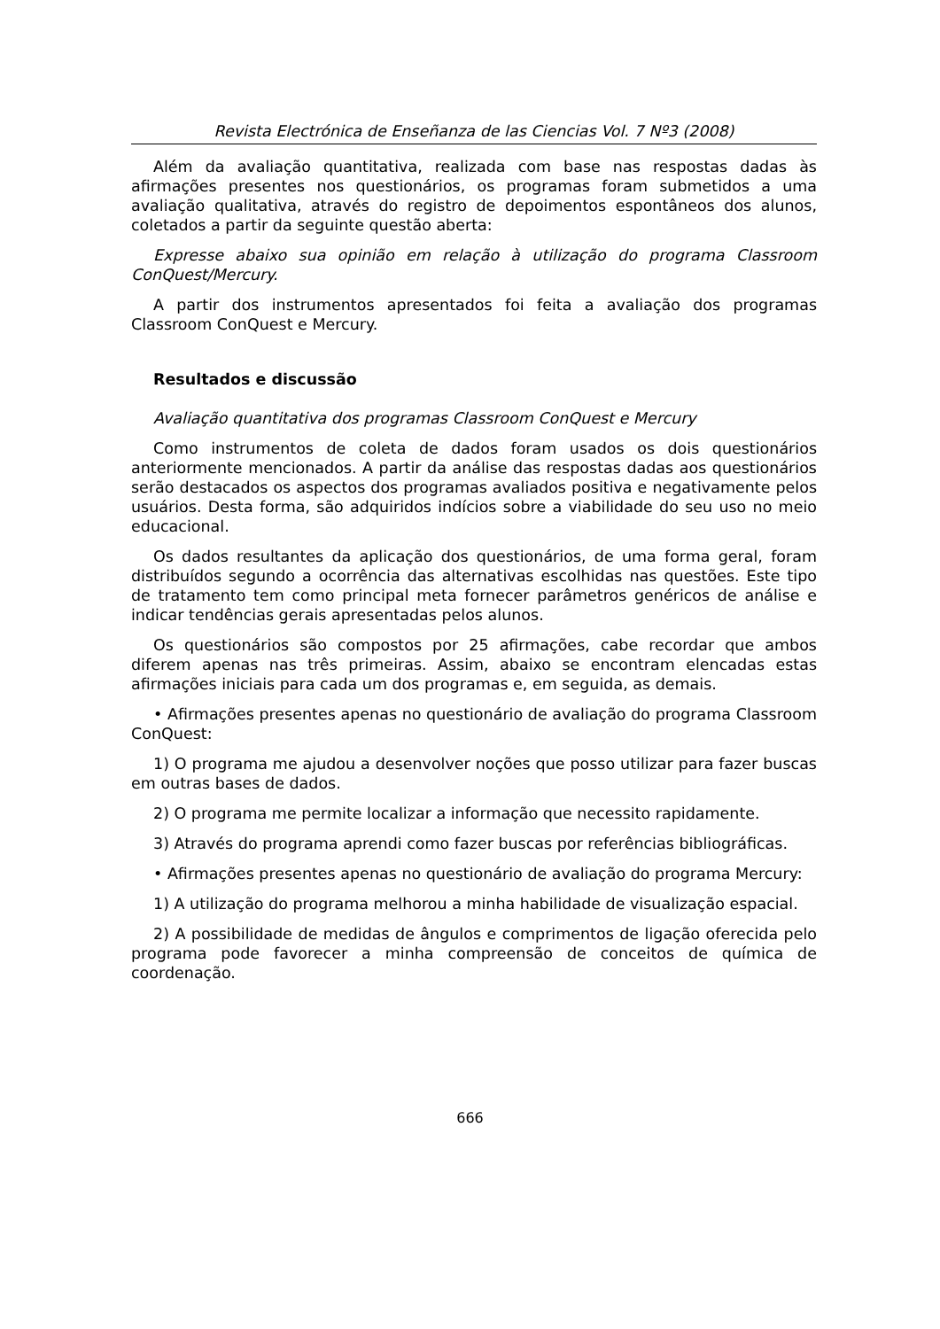Revista Electrónica de Enseñanza de las Ciencias Vol. 7 Nº3 (2008)
Além da avaliação quantitativa, realizada com base nas respostas dadas às afirmações presentes nos questionários, os programas foram submetidos a uma avaliação qualitativa, através do registro de depoimentos espontâneos dos alunos, coletados a partir da seguinte questão aberta:
Expresse abaixo sua opinião em relação à utilização do programa Classroom ConQuest/Mercury.
A partir dos instrumentos apresentados foi feita a avaliação dos programas Classroom ConQuest e Mercury.
Resultados e discussão
Avaliação quantitativa dos programas Classroom ConQuest e Mercury
Como instrumentos de coleta de dados foram usados os dois questionários anteriormente mencionados. A partir da análise das respostas dadas aos questionários serão destacados os aspectos dos programas avaliados positiva e negativamente pelos usuários. Desta forma, são adquiridos indícios sobre a viabilidade do seu uso no meio educacional.
Os dados resultantes da aplicação dos questionários, de uma forma geral, foram distribuídos segundo a ocorrência das alternativas escolhidas nas questões. Este tipo de tratamento tem como principal meta fornecer parâmetros genéricos de análise e indicar tendências gerais apresentadas pelos alunos.
Os questionários são compostos por 25 afirmações, cabe recordar que ambos diferem apenas nas três primeiras. Assim, abaixo se encontram elencadas estas afirmações iniciais para cada um dos programas e, em seguida, as demais.
• Afirmações presentes apenas no questionário de avaliação do programa Classroom ConQuest:
1) O programa me ajudou a desenvolver noções que posso utilizar para fazer buscas em outras bases de dados.
2) O programa me permite localizar a informação que necessito rapidamente.
3) Através do programa aprendi como fazer buscas por referências bibliográficas.
• Afirmações presentes apenas no questionário de avaliação do programa Mercury:
1) A utilização do programa melhorou a minha habilidade de visualização espacial.
2) A possibilidade de medidas de ângulos e comprimentos de ligação oferecida pelo programa pode favorecer a minha compreensão de conceitos de química de coordenação.
666